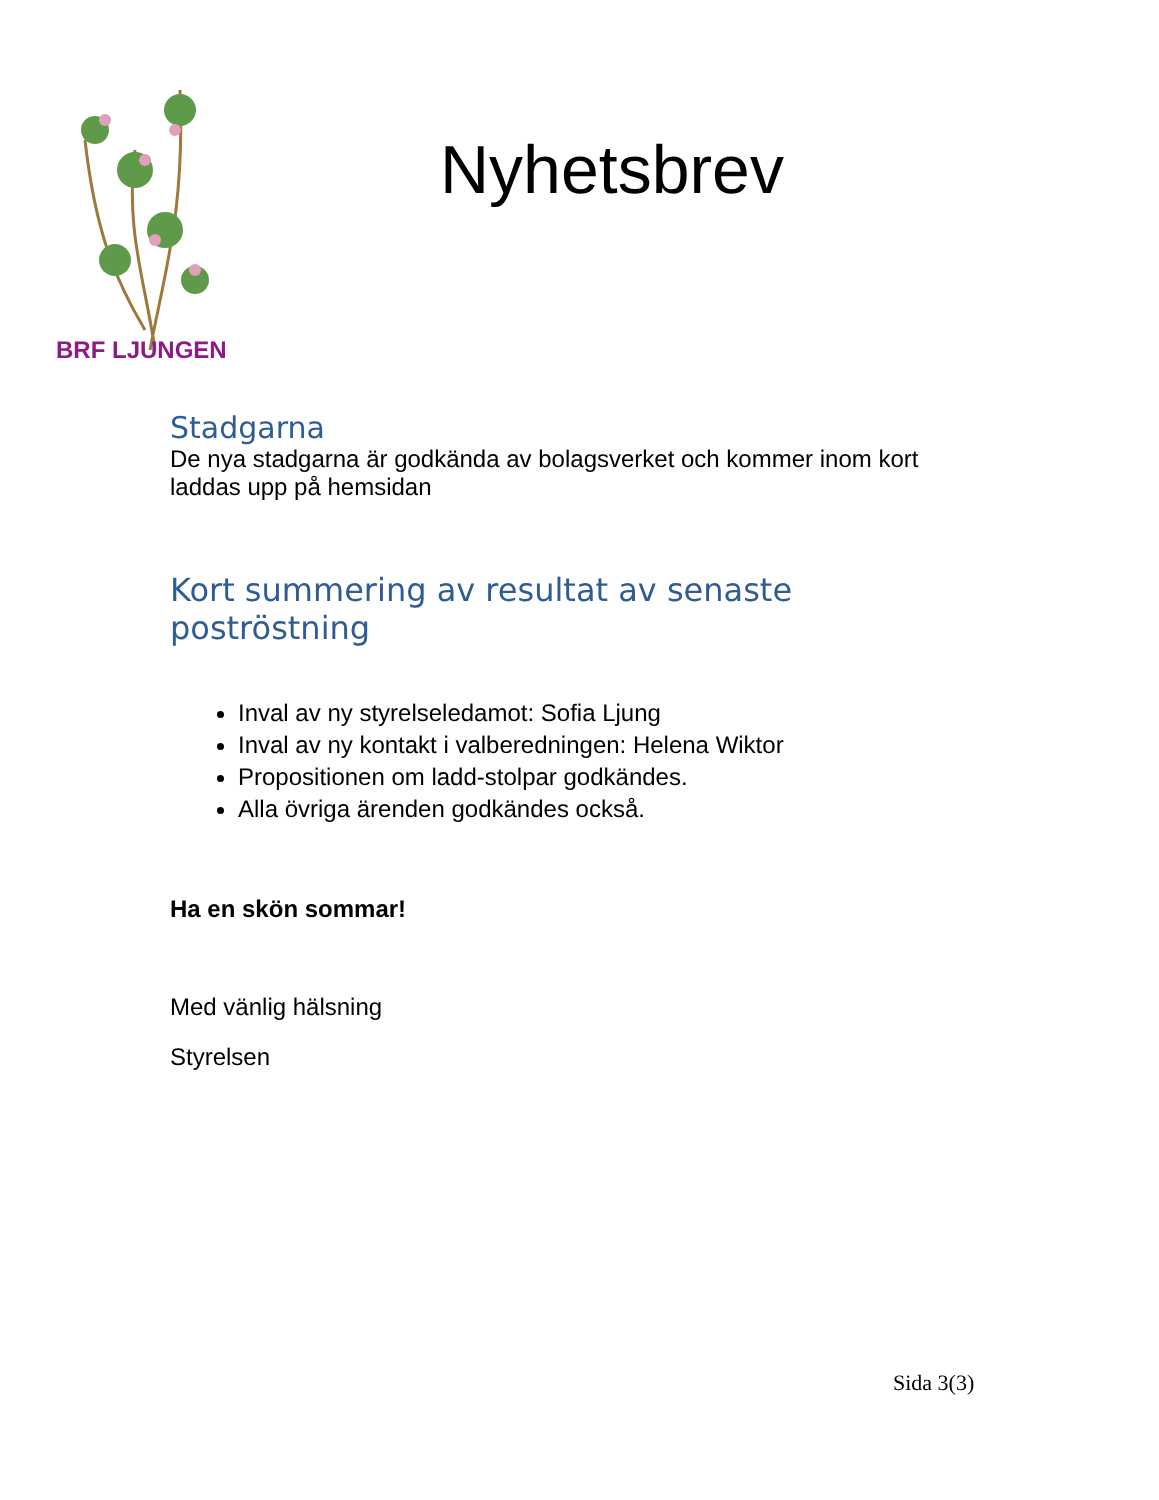BRF LJUNGEN
Nyhetsbrev
Stadgarna
De nya stadgarna är godkända av bolagsverket och kommer inom kort laddas upp på hemsidan
Kort summering av resultat av senaste poströstning
Inval av ny styrelseledamot: Sofia Ljung
Inval av ny kontakt i valberedningen: Helena Wiktor
Propositionen om ladd-stolpar godkändes.
Alla övriga ärenden godkändes också.
Ha en skön sommar!
Med vänlig hälsning
Styrelsen
Sida 3(3)